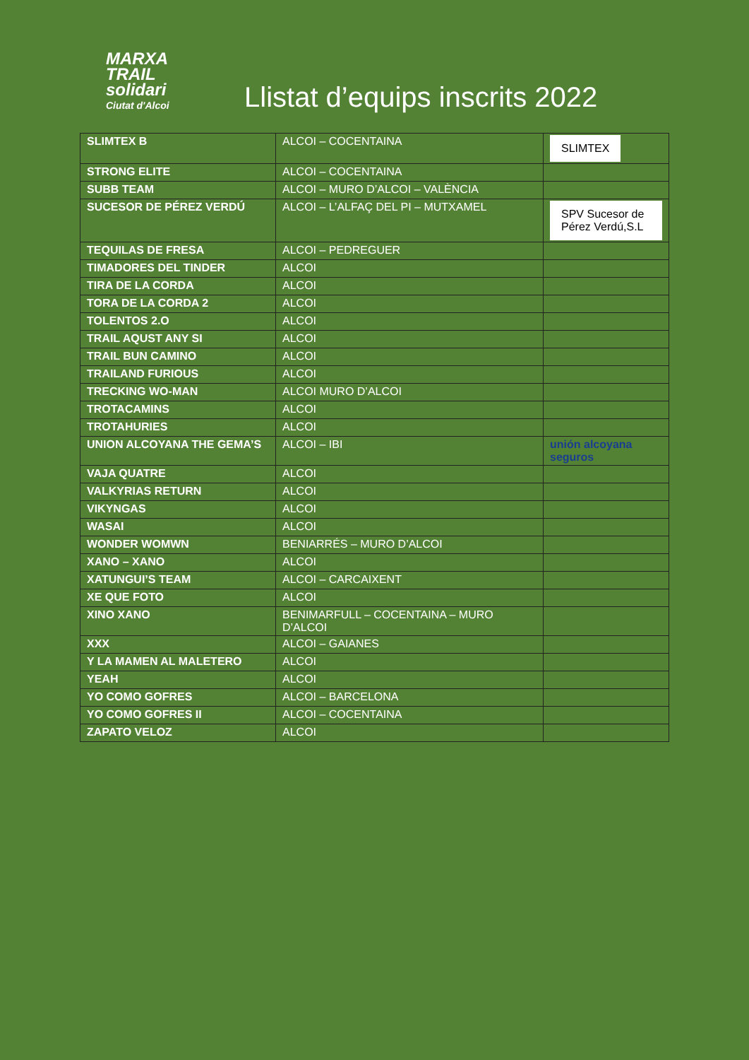MARXA
TRAIL
solidari
Ciutat d'Alcoi
Llistat d’equips inscrits 2022
| SLIMTEX B | ALCOI – COCENTAINA | SLIMTEX |
| STRONG ELITE | ALCOI – COCENTAINA | |
| SUBB TEAM | ALCOI – MURO D’ALCOI – VALÈNCIA | |
| SUCESOR DE PÉREZ VERDÚ | ALCOI – L’ALFAÇ DEL PI – MUTXAMEL | SPV Sucesor de Pérez Verdú,S.L |
| TEQUILAS DE FRESA | ALCOI – PEDREGUER | |
| TIMADORES DEL TINDER | ALCOI | |
| TIRA DE LA CORDA | ALCOI | |
| TORA DE LA CORDA 2 | ALCOI | |
| TOLENTOS 2.O | ALCOI | |
| TRAIL AQUST ANY SI | ALCOI | |
| TRAIL BUN CAMINO | ALCOI | |
| TRAILAND FURIOUS | ALCOI | |
| TRECKING WO-MAN | ALCOI MURO D’ALCOI | |
| TROTACAMINS | ALCOI | |
| TROTAHURIES | ALCOI | |
| UNION ALCOYANA THE GEMA’S | ALCOI – IBI | unión alcoyana seguros |
| VAJA QUATRE | ALCOI | |
| VALKYRIAS RETURN | ALCOI | |
| VIKYNGAS | ALCOI | |
| WASAI | ALCOI | |
| WONDER WOMWN | BENIARRÉS – MURO D’ALCOI | |
| XANO – XANO | ALCOI | |
| XATUNGUI’S TEAM | ALCOI – CARCAIXENT | |
| XE QUE FOTO | ALCOI | |
| XINO XANO | BENIMARFULL – COCENTAINA – MURO D’ALCOI | |
| XXX | ALCOI – GAIANES | |
| Y LA MAMEN AL MALETERO | ALCOI | |
| YEAH | ALCOI | |
| YO COMO GOFRES | ALCOI – BARCELONA | |
| YO COMO GOFRES II | ALCOI – COCENTAINA | |
| ZAPATO VELOZ | ALCOI | |